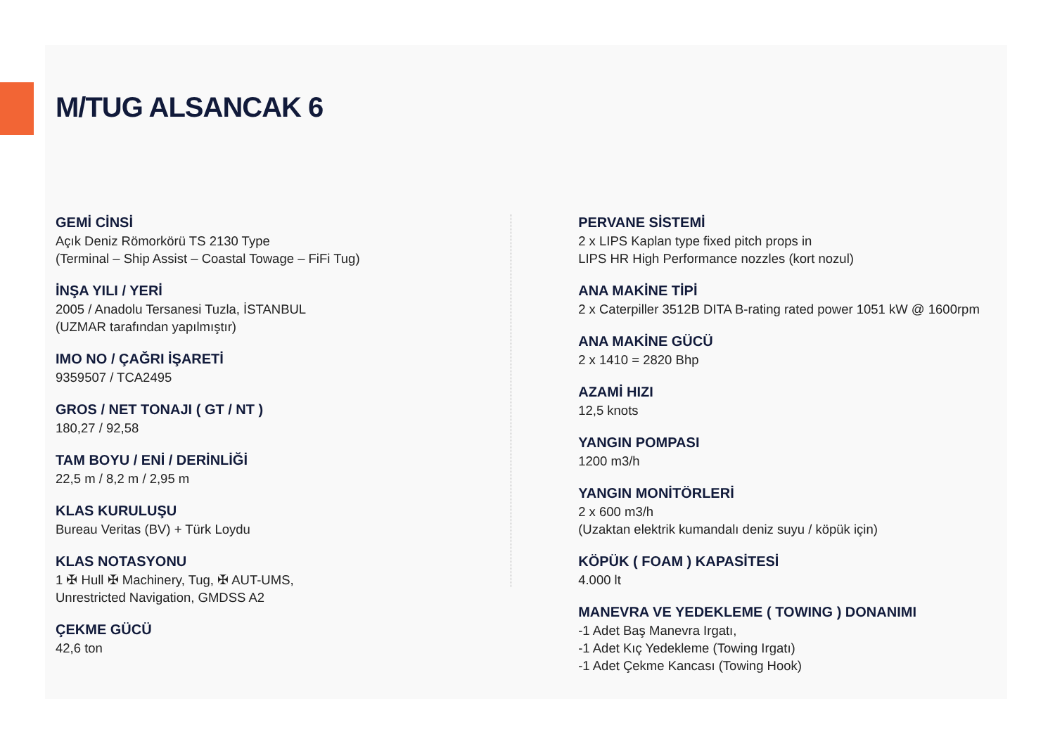M/TUG ALSANCAK 6
GEMİ CİNSİ
Açık Deniz Römorkörü TS 2130 Type
(Terminal – Ship Assist – Coastal Towage – FiFi Tug)
İNŞA YILI / YERİ
2005 / Anadolu Tersanesi Tuzla, İSTANBUL
(UZMAR tarafından yapılmıştır)
IMO NO / ÇAĞRI İŞARETİ
9359507 / TCA2495
GROS / NET TONAJI ( GT / NT )
180,27 / 92,58
TAM BOYU / ENİ / DERİNLİĞİ
22,5 m / 8,2 m / 2,95 m
KLAS KURULUŞU
Bureau Veritas (BV) + Türk Loydu
KLAS NOTASYONU
1 ✠ Hull ✠ Machinery, Tug, ✠ AUT-UMS,
Unrestricted Navigation, GMDSS A2
ÇEKME GÜCÜ
42,6 ton
PERVANE SİSTEMİ
2 x LIPS Kaplan type fixed pitch props in
LIPS HR High Performance nozzles (kort nozul)
ANA MAKİNE TİPİ
2 x Caterpiller 3512B DITA B-rating rated power 1051 kW @ 1600rpm
ANA MAKİNE GÜCÜ
2 x 1410 = 2820 Bhp
AZAMİ HIZI
12,5 knots
YANGIN POMPASI
1200 m3/h
YANGIN MONİTÖRLERİ
2 x 600 m3/h
(Uzaktan elektrik kumandalı deniz suyu / köpük için)
KÖPÜK ( FOAM ) KAPASİTESİ
4.000 lt
MANEVRA VE YEDEKLEME ( TOWING ) DONANIMI
-1 Adet Baş Manevra Irgatı,
-1 Adet Kıç Yedekleme (Towing Irgatı)
-1 Adet Çekme Kancası (Towing Hook)